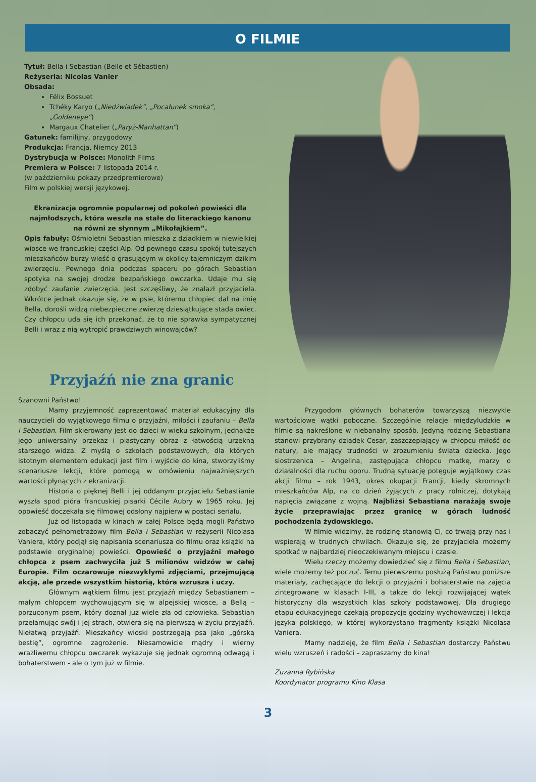O FILMIE
Tytuł: Bella i Sebastian (Belle et Sébastien)
Reżyseria: Nicolas Vanier
Obsada:
Félix Bossuet
Tchéky Karyo („Niedźwiadek”, „Pocałunek smoka”, „Goldeneye”)
Margaux Chatelier („Paryż-Manhattan”)
Gatunek: familijny, przygodowy
Produkcja: Francja, Niemcy 2013
Dystrybucja w Polsce: Monolith Films
Premiera w Polsce: 7 listopada 2014 r.
(w październiku pokazy przedpremierowe)
Film w polskiej wersji językowej.
Ekranizacja ogromnie popularnej od pokoleń powieści dla najmłodszych, która weszła na stałe do literackiego kanonu na równi ze słynnym „Mikołajkiem”.
Opis fabuły: Ośmioletni Sebastian mieszka z dziadkiem w niewielkiej wiosce we francuskiej części Alp. Od pewnego czasu spokój tutejszych mieszkańców burzy wieść o grasującym w okolicy tajemniczym dzikim zwierzęciu. Pewnego dnia podczas spaceru po górach Sebastian spotyka na swojej drodze bezpańskiego owczarka. Udaje mu się zdobyć zaufanie zwierzęcia. Jest szczęśliwy, że znalazł przyjaciela. Wkrótce jednak okazuje się, że w psie, któremu chłopiec dał na imię Bella, dorośli widzą niebezpieczne zwierzę dziesiątkujące stada owiec. Czy chłopcu uda się ich przekonać, że to nie sprawka sympatycznej Belli i wraz z nią wytropić prawdziwych winowajców?
Przyjaźń nie zna granic
Szanowni Państwo!
Mamy przyjemność zaprezentować materiał edukacyjny dla nauczycieli do wyjątkowego filmu o przyjaźni, miłości i zaufaniu – Bella i Sebastian. Film skierowany jest do dzieci w wieku szkolnym, jednakże jego uniwersalny przekaz i plastyczny obraz z łatwością urzekną starszego widza. Z myślą o szkołach podstawowych, dla których istotnym elementem edukacji jest film i wyjście do kina, stworzyliśmy scenariusze lekcji, które pomogą w omówieniu najważniejszych wartości płynących z ekranizacji.
Historia o pięknej Belli i jej oddanym przyjacielu Sebastianie wyszła spod pióra francuskiej pisarki Cécile Aubry w 1965 roku. Jej opowieść doczekała się filmowej odsłony najpierw w postaci serialu.
Już od listopada w kinach w całej Polsce będą mogli Państwo zobaczyć pełnometrażowy film Bella i Sebastian w reżyserii Nicolasa Vaniera, który podjął się napisania scenariusza do filmu oraz książki na podstawie oryginalnej powieści. Opowieść o przyjaźni małego chłopca z psem zachwyciła już 5 milionów widzów w całej Europie. Film oczarowuje niezwykłymi zdjęciami, przejmującą akcją, ale przede wszystkim historią, która wzrusza i uczy.
Głównym wątkiem filmu jest przyjaźń między Sebastianem – małym chłopcem wychowującym się w alpejskiej wiosce, a Bellą – porzuconym psem, który doznał już wiele zła od człowieka. Sebastian przełamując swój i jej strach, otwiera się na pierwszą w życiu przyjaźń. Niełatwą przyjaźń. Mieszkańcy wioski postrzegają psa jako „górską bestię”, ogromne zagrożenie. Niesamowicie mądry i wierny wrażliwemu chłopcu owczarek wykazuje się jednak ogromną odwagą i bohaterstwem - ale o tym już w filmie.
Przygodom głównych bohaterów towarzyszą niezwykle wartościowe wątki poboczne. Szczególnie relacje międzyludzkie w filmie są nakreślone w niebanalny sposób. Jedyną rodzinę Sebastiana stanowi przybrany dziadek Cesar, zaszczepiający w chłopcu miłość do natury, ale mający trudności w zrozumieniu świata dziecka. Jego siostrzenica – Angelina, zastępująca chłopcu matkę, marzy o działalności dla ruchu oporu. Trudną sytuację potęguje wyjątkowy czas akcji filmu – rok 1943, okres okupacji Francji, kiedy skromnych mieszkańców Alp, na co dzień żyjących z pracy rolniczej, dotykają napięcia związane z wojną. Najbliżsi Sebastiana narażają swoje życie przeprawiając przez granicę w górach ludność pochodzenia żydowskiego.
W filmie widzimy, że rodzinę stanowią Ci, co trwają przy nas i wspierają w trudnych chwilach. Okazuje się, że przyjaciela możemy spotkać w najbardziej nieoczekiwanym miejscu i czasie.
Wielu rzeczy możemy dowiedzieć się z filmu Bella i Sebastian, wiele możemy też poczuć. Temu pierwszemu posłużą Państwu poniższe materiały, zachęcające do lekcji o przyjaźni i bohaterstwie na zajęcia zintegrowane w klasach I-III, a także do lekcji rozwijającej wątek historyczny dla wszystkich klas szkoły podstawowej. Dla drugiego etapu edukacyjnego czekają propozycje godziny wychowawczej i lekcja języka polskiego, w której wykorzystano fragmenty książki Nicolasa Vaniera.
Mamy nadzieję, że film Bella i Sebastian dostarczy Państwu wielu wzruszeń i radości – zapraszamy do kina!
Zuzanna Rybińska
Koordynator programu Kino Klasa
3